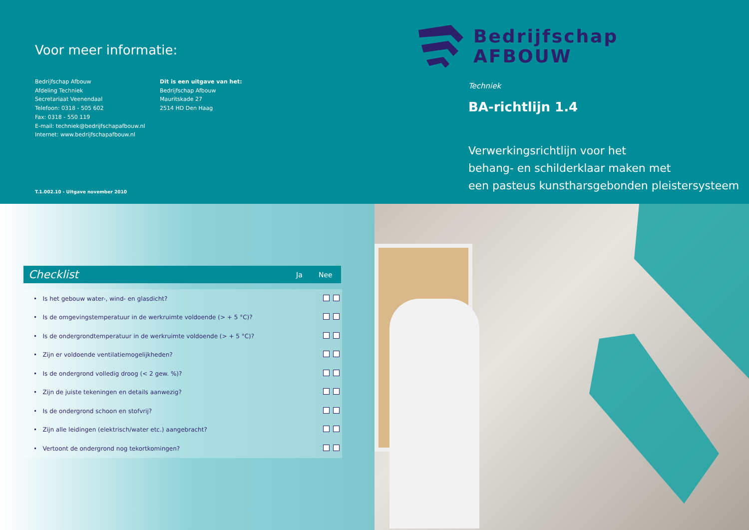Voor meer informatie:
Bedrijfschap Afbouw
Afdeling Techniek
Secretariaat Veenendaal
Telefoon: 0318 - 505 602
Fax: 0318 - 550 119
E-mail: techniek@bedrijfschapafbouw.nl
Internet: www.bedrijfschapafbouw.nl
Dit is een uitgave van het:
Bedrijfschap Afbouw
Mauritskade 27
2514 HD Den Haag
T.1.002.10 - Uitgave november 2010
Bedrijfschap
AFBOUW
Techniek
BA-richtlijn 1.4
Verwerkingsrichtlijn voor het
behang- en schilderklaar maken met
een pasteus kunstharsgebonden pleistersysteem
Checklist
Ja Nee
| • Is het gebouw water-, wind- en glasdicht? | | |
| • Is de omgevingstemperatuur in de werkruimte voldoende (> + 5 °C)? | | |
| • Is de ondergrondtemperatuur in de werkruimte voldoende (> + 5 °C)? | | |
| • Zijn er voldoende ventilatiemogelijkheden? | | |
| • Is de ondergrond volledig droog (< 2 gew. %)? | | |
| • Zijn de juiste tekeningen en details aanwezig? | | |
| • Is de ondergrond schoon en stofvrij? | | |
| • Zijn alle leidingen (elektrisch/water etc.) aangebracht? | | |
| • Vertoont de ondergrond nog tekortkomingen? | | |